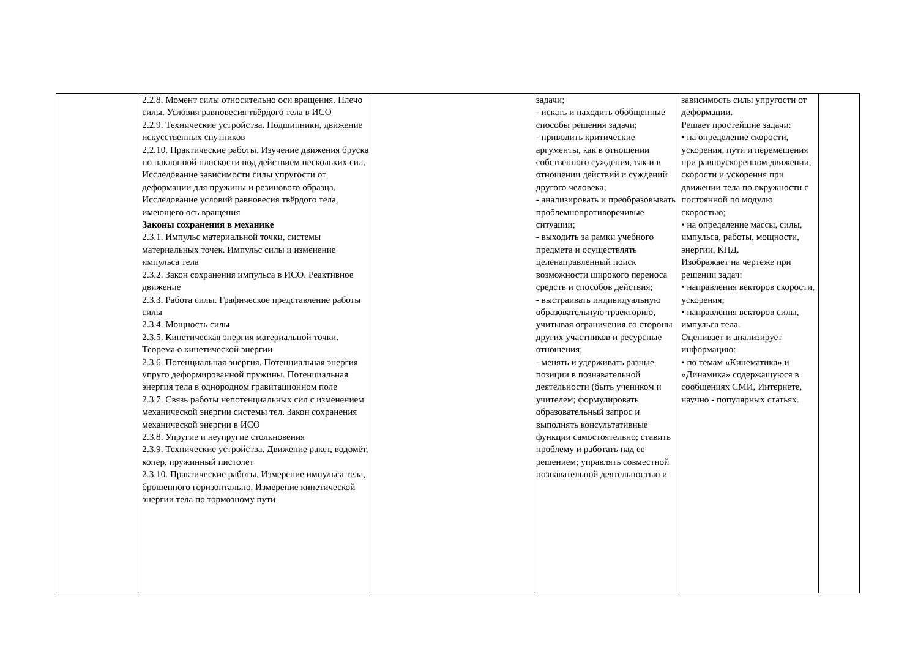| | 2.2.8. Момент силы относительно оси вращения. Плечо силы. Условия равновесия твёрдого тела в ИСО 2.2.9. Технические устройства. Подшипники, движение искусственных спутников 2.2.10. Практические работы. Изучение движения бруска по наклонной плоскости под действием нескольких сил. Исследование зависимости силы упругости от деформации для пружины и резинового образца. Исследование условий равновесия твёрдого тела, имеющего ось вращения Законы сохранения в механике 2.3.1. Импульс материальной точки, системы материальных точек. Импульс силы и изменение импульса тела 2.3.2. Закон сохранения импульса в ИСО. Реактивное движение 2.3.3. Работа силы. Графическое представление работы силы 2.3.4. Мощность силы 2.3.5. Кинетическая энергия материальной точки. Теорема о кинетической энергии 2.3.6. Потенциальная энергия. Потенциальная энергия упруго деформированной пружины. Потенциальная энергия тела в однородном гравитационном поле 2.3.7. Связь работы непотенциальных сил с изменением механической энергии системы тел. Закон сохранения механической энергии в ИСО 2.3.8. Упругие и неупругие столкновения 2.3.9. Технические устройства. Движение ракет, водомёт, копер, пружинный пистолет 2.3.10. Практические работы. Измерение импульса тела, брошенного горизонтально. Измерение кинетической энергии тела по тормозному пути | | задачи; - искать и находить обобщенные способы решения задачи; - приводить критические аргументы, как в отношении собственного суждения, так и в отношении действий и суждений другого человека; - анализировать и преобразовывать проблемнопротиворечивые ситуации; - выходить за рамки учебного предмета и осуществлять целенаправленный поиск возможности широкого переноса средств и способов действия; - выстраивать индивидуальную образовательную траекторию, учитывая ограничения со стороны других участников и ресурсные отношения; - менять и удерживать разные позиции в познавательной деятельности (быть учеником и учителем; формулировать образовательный запрос и выполнять консультативные функции самостоятельно; ставить проблему и работать над ее решением; управлять совместной познавательной деятельностью и | зависимость силы упругости от деформации. Решает простейшие задачи: • на определение скорости, ускорения, пути и перемещения при равноускоренном движении, скорости и ускорения при движении тела по окружности с постоянной по модулю скоростью; • на определение массы, силы, импульса, работы, мощности, энергии, КПД. Изображает на чертеже при решении задач: • направления векторов скорости, ускорения; • направления векторов силы, импульса тела. Оценивает и анализирует информацию: • по темам «Кинематика» и «Динамика» содержащуюся в сообщениях СМИ, Интернете, научно - популярных статьях. | |